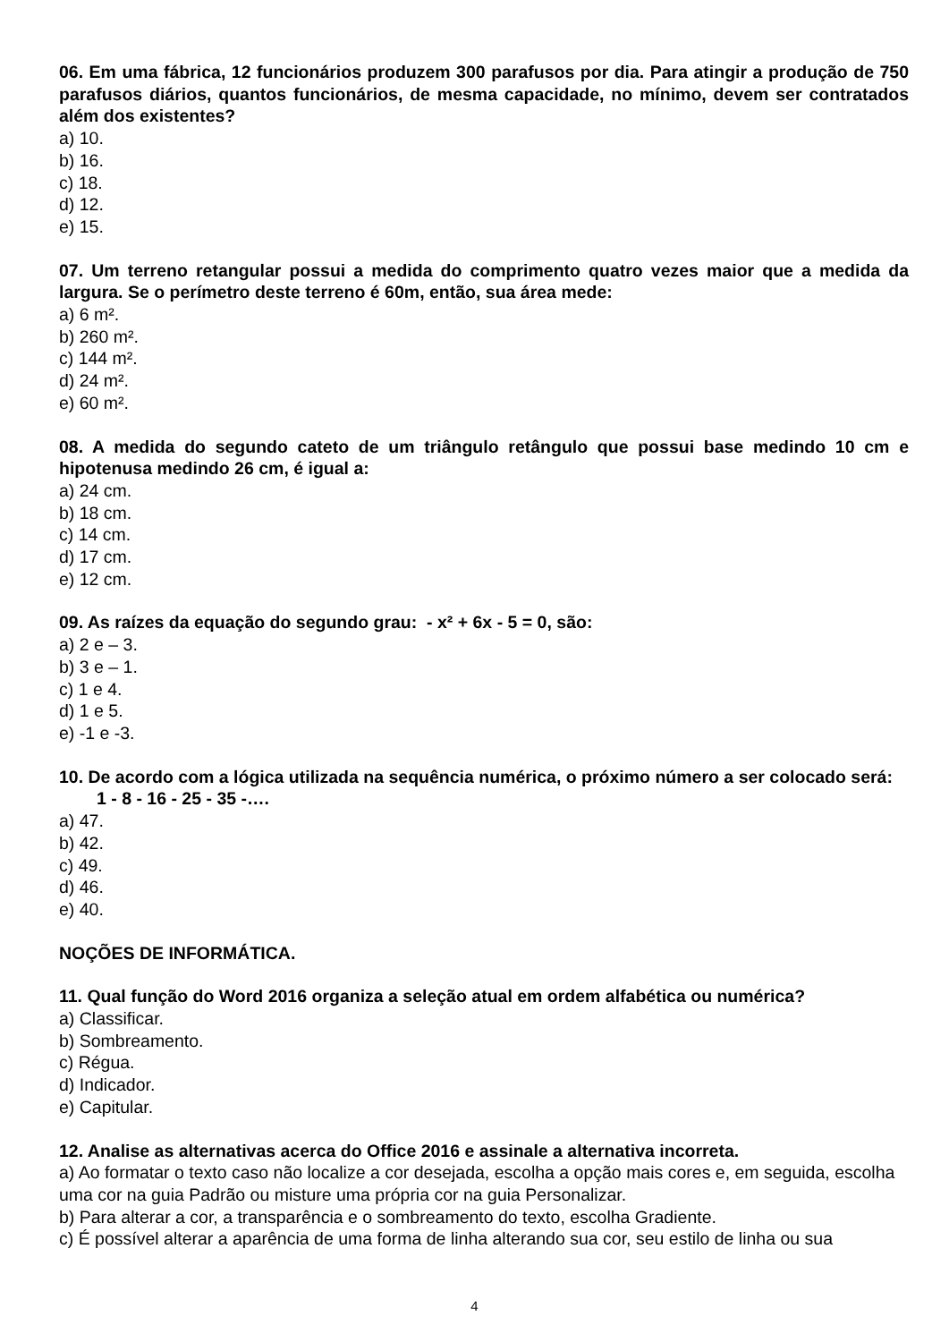06. Em uma fábrica, 12 funcionários produzem 300 parafusos por dia. Para atingir a produção de 750 parafusos diários, quantos funcionários, de mesma capacidade, no mínimo, devem ser contratados além dos existentes?
a) 10.
b) 16.
c) 18.
d) 12.
e) 15.
07. Um terreno retangular possui a medida do comprimento quatro vezes maior que a medida da largura. Se o perímetro deste terreno é 60m, então, sua área mede:
a) 6 m².
b) 260 m².
c) 144 m².
d) 24 m².
e) 60 m².
08. A medida do segundo cateto de um triângulo retângulo que possui base medindo 10 cm e hipotenusa medindo 26 cm, é igual a:
a) 24 cm.
b) 18 cm.
c) 14 cm.
d) 17 cm.
e) 12 cm.
09. As raízes da equação do segundo grau: - x² + 6x - 5 = 0, são:
a) 2 e – 3.
b) 3 e – 1.
c) 1 e 4.
d) 1 e 5.
e) -1 e -3.
10. De acordo com a lógica utilizada na sequência numérica, o próximo número a ser colocado será:
1 - 8 - 16 - 25 - 35 -….
a) 47.
b) 42.
c) 49.
d) 46.
e) 40.
NOÇÕES DE INFORMÁTICA.
11. Qual função do Word 2016 organiza a seleção atual em ordem alfabética ou numérica?
a) Classificar.
b) Sombreamento.
c) Régua.
d) Indicador.
e) Capitular.
12. Analise as alternativas acerca do Office 2016 e assinale a alternativa incorreta.
a) Ao formatar o texto caso não localize a cor desejada, escolha a opção mais cores e, em seguida, escolha uma cor na guia Padrão ou misture uma própria cor na guia Personalizar.
b) Para alterar a cor, a transparência e o sombreamento do texto, escolha Gradiente.
c) É possível alterar a aparência de uma forma de linha alterando sua cor, seu estilo de linha ou sua
4